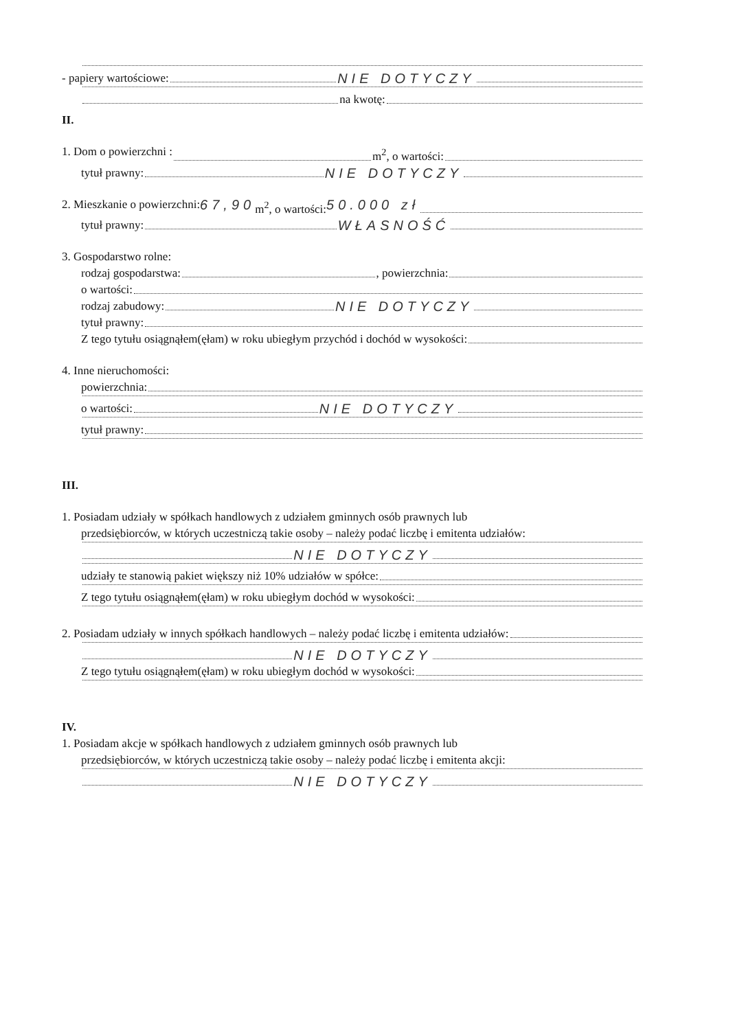- papiery wartościowe: NIE DOTYCZY
na kwotę:
II.
1. Dom o powierzchni : m<sup>2</sup>, o wartości:
tytuł prawny: NIE DOTYCZY
2. Mieszkanie o powierzchni: 67,90 m<sup>2</sup>, o wartości: 50.000 zł
tytuł prawny: WŁASNOŚĆ
3. Gospodarstwo rolne:
rodzaj gospodarstwa: , powierzchnia:
o wartości:
rodzaj zabudowy: NIE DOTYCZY
tytuł prawny:
Z tego tytułu osiągnąłem(ęłam) w roku ubiegłym przychód i dochód w wysokości:
4. Inne nieruchomości:
powierzchnia:
o wartości: NIE DOTYCZY
tytuł prawny:
III.
1. Posiadam udziały w spółkach handlowych z udziałem gminnych osób prawnych lub
przedsiębiorców, w których uczestniczą takie osoby – należy podać liczbę i emitenta udziałów:
NIE DOTYCZY
udziały te stanowią pakiet większy niż 10% udziałów w spółce:
Z tego tytułu osiągnąłem(ęłam) w roku ubiegłym dochód w wysokości:
2. Posiadam udziały w innych spółkach handlowych – należy podać liczbę i emitenta udziałów:
NIE DOTYCZY
Z tego tytułu osiągnąłem(ęłam) w roku ubiegłym dochód w wysokości:
IV.
1. Posiadam akcje w spółkach handlowych z udziałem gminnych osób prawnych lub
przedsiębiorców, w których uczestniczą takie osoby – należy podać liczbę i emitenta akcji:
NIE DOTYCZY